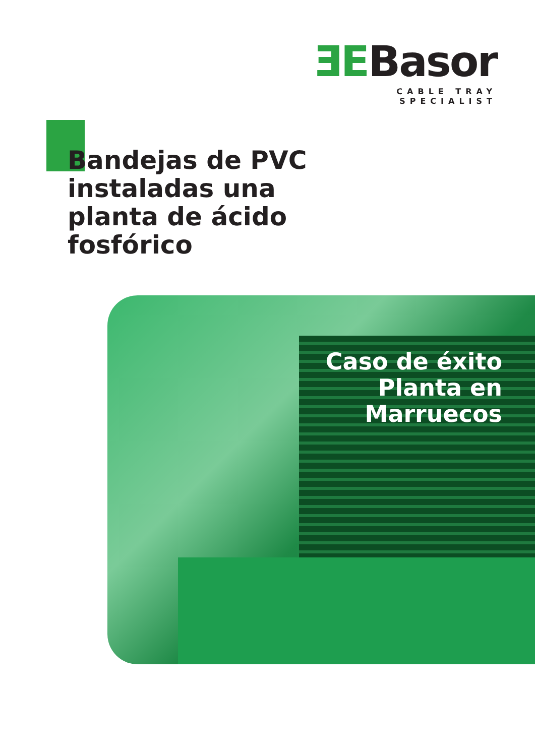ƎEBasor
CABLE TRAY SPECIALIST
Bandejas de PVC instaladas una planta de ácido fosfórico
Caso de éxito
Planta en
Marruecos